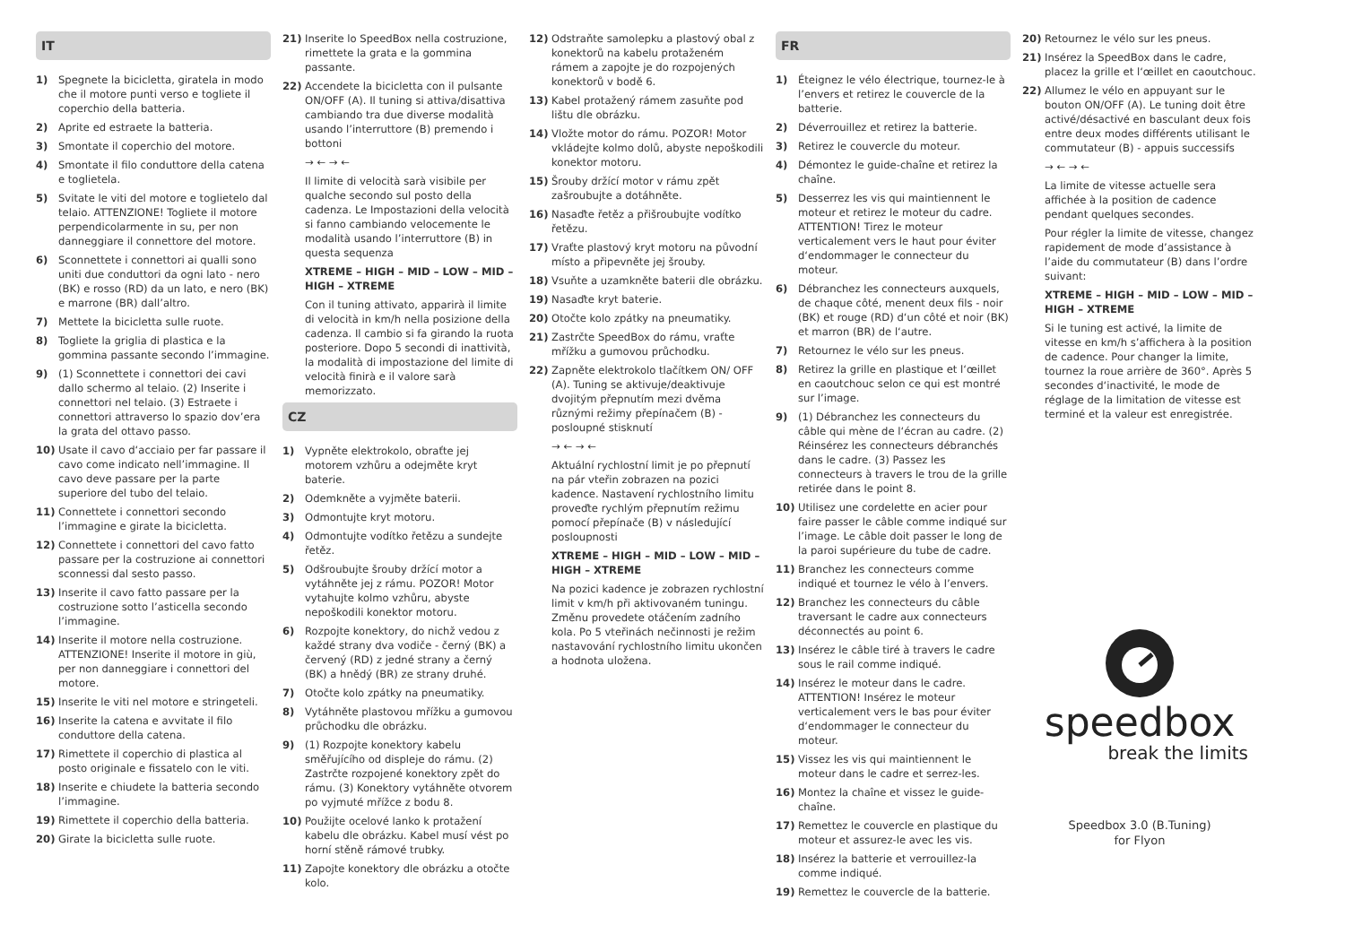IT
1) Spegnete la bicicletta, giratela in modo che il motore punti verso e togliete il coperchio della batteria.
2) Aprite ed estraete la batteria.
3) Smontate il coperchio del motore.
4) Smontate il filo conduttore della catena e toglietela.
5) Svitate le viti del motore e toglietelo dal telaio. ATTENZIONE! Togliete il motore perpendicolarmente in su, per non danneggiare il connettore del motore.
6) Sconnettete i connettori ai qualli sono uniti due conduttori da ogni lato - nero (BK) e rosso (RD) da un lato, e nero (BK) e marrone (BR) dall’altro.
7) Mettete la bicicletta sulle ruote.
8) Togliete la griglia di plastica e la gommina passante secondo l’immagine.
9) (1) Sconnettete i connettori dei cavi dallo schermo al telaio. (2) Inserite i connettori nel telaio. (3) Estraete i connettori attraverso lo spazio dov’era la grata del ottavo passo.
10) Usate il cavo d‘acciaio per far passare il cavo come indicato nell’immagine. Il cavo deve passare per la parte superiore del tubo del telaio.
11) Connettete i connettori secondo l’immagine e girate la bicicletta.
12) Connettete i connettori del cavo fatto passare per la costruzione ai connettori sconnessi dal sesto passo.
13) Inserite il cavo fatto passare per la costruzione sotto l’asticella secondo l’immagine.
14) Inserite il motore nella costruzione. ATTENZIONE! Inserite il motore in giù, per non danneggiare i connettori del motore.
15) Inserite le viti nel motore e stringeteli.
16) Inserite la catena e avvitate il filo conduttore della catena.
17) Rimettete il coperchio di plastica al posto originale e fissatelo con le viti.
18) Inserite e chiudete la batteria secondo l’immagine.
19) Rimettete il coperchio della batteria.
20) Girate la bicicletta sulle ruote.
21) Inserite lo SpeedBox nella costruzione, rimettete la grata e la gommina passante.
22) Accendete la bicicletta con il pulsante ON/OFF (A). Il tuning si attiva/disattiva cambiando tra due diverse modalità usando l’interruttore (B) premendo i bottoni
→ ← → ←
Il limite di velocità sarà visibile per qualche secondo sul posto della cadenza. Le Impostazioni della velocità si fanno cambiando velocemente le modalità usando l’interruttore (B) in questa sequenza
XTREME – HIGH – MID – LOW – MID – HIGH – XTREME
Con il tuning attivato, apparirà il limite di velocità in km/h nella posizione della cadenza. Il cambio si fa girando la ruota posteriore. Dopo 5 secondi di inattività, la modalità di impostazione del limite di velocità finirà e il valore sarà memorizzato.
CZ
1) Vypněte elektrokolo, obraťte jej motorem vzhůru a odejměte kryt baterie.
2) Odemkněte a vyjměte baterii.
3) Odmontujte kryt motoru.
4) Odmontujte vodítko řetězu a sundejte řetěz.
5) Odšroubujte šrouby držící motor a vytáhněte jej z rámu. POZOR! Motor vytahujte kolmo vzhůru, abyste nepoškodili konektor motoru.
6) Rozpojte konektory, do nichž vedou z každé strany dva vodiče - černý (BK) a červený (RD) z jedné strany a černý (BK) a hnědý (BR) ze strany druhé.
7) Otočte kolo zpátky na pneumatiky.
8) Vytáhněte plastovou mřížku a gumovou průchodku dle obrázku.
9) (1) Rozpojte konektory kabelu směřujícího od displeje do rámu. (2) Zastrčte rozpojené konektory zpět do rámu. (3) Konektory vytáhněte otvorem po vyjmuté mřížce z bodu 8.
10) Použijte ocelové lanko k protažení kabelu dle obrázku. Kabel musí vést po horní stěně rámové trubky.
11) Zapojte konektory dle obrázku a otočte kolo.
12) Odstraňte samolepku a plastový obal z konektorů na kabelu protaženém rámem a zapojte je do rozpojených konektorů v bodě 6.
13) Kabel protažený rámem zasuňte pod lištu dle obrázku.
14) Vložte motor do rámu. POZOR! Motor vkládejte kolmo dolů, abyste nepoškodili konektor motoru.
15) Šrouby držící motor v rámu zpět zašroubujte a dotáhněte.
16) Nasaďte řetěz a přišroubujte vodítko řetězu.
17) Vraťte plastový kryt motoru na původní místo a připevněte jej šrouby.
18) Vsuňte a uzamkněte baterii dle obrázku.
19) Nasaďte kryt baterie.
20) Otočte kolo zpátky na pneumatiky.
21) Zastrčte SpeedBox do rámu, vraťte mřížku a gumovou průchodku.
22) Zapněte elektrokolo tlačítkem ON/ OFF (A). Tuning se aktivuje/deaktivuje dvojitým přepnutím mezi dvěma různými režimy přepínačem (B) - posloupné stisknutí
→ ← → ←
Aktuální rychlostní limit je po přepnutí na pár vteřin zobrazen na pozici kadence. Nastavení rychlostního limitu proveďte rychlým přepnutím režimu pomocí přepínače (B) v následující posloupnosti
XTREME – HIGH – MID – LOW – MID – HIGH – XTREME
Na pozici kadence je zobrazen rychlostní limit v km/h při aktivovaném tuningu. Změnu provedete otáčením zadního kola. Po 5 vteřinách nečinnosti je režim nastavování rychlostního limitu ukončen a hodnota uložena.
FR
1) Éteignez le vélo électrique, tournez-le à l’envers et retirez le couvercle de la batterie.
2) Déverrouillez et retirez la batterie.
3) Retirez le couvercle du moteur.
4) Démontez le guide-chaîne et retirez la chaîne.
5) Desserrez les vis qui maintiennent le moteur et retirez le moteur du cadre. ATTENTION! Tirez le moteur verticalement vers le haut pour éviter d‘endommager le connecteur du moteur.
6) Débranchez les connecteurs auxquels, de chaque côté, menent deux fils - noir (BK) et rouge (RD) d‘un côté et noir (BK) et marron (BR) de l‘autre.
7) Retournez le vélo sur les pneus.
8) Retirez la grille en plastique et l‘œillet en caoutchouc selon ce qui est montré sur l’image.
9) (1) Débranchez les connecteurs du câble qui mène de l‘écran au cadre. (2) Réinsérez les connecteurs débranchés dans le cadre. (3) Passez les connecteurs à travers le trou de la grille retirée dans le point 8.
10) Utilisez une cordelette en acier pour faire passer le câble comme indiqué sur l’image. Le câble doit passer le long de la paroi supérieure du tube de cadre.
11) Branchez les connecteurs comme indiqué et tournez le vélo à l’envers.
12) Branchez les connecteurs du câble traversant le cadre aux connecteurs déconnectés au point 6.
13) Insérez le câble tiré à travers le cadre sous le rail comme indiqué.
14) Insérez le moteur dans le cadre. ATTENTION! Insérez le moteur verticalement vers le bas pour éviter d‘endommager le connecteur du moteur.
15) Vissez les vis qui maintiennent le moteur dans le cadre et serrez-les.
16) Montez la chaîne et vissez le guide-chaîne.
17) Remettez le couvercle en plastique du moteur et assurez-le avec les vis.
18) Insérez la batterie et verrouillez-la comme indiqué.
19) Remettez le couvercle de la batterie.
20) Retournez le vélo sur les pneus.
21) Insérez la SpeedBox dans le cadre, placez la grille et l‘œillet en caoutchouc.
22) Allumez le vélo en appuyant sur le bouton ON/OFF (A). Le tuning doit être activé/désactivé en basculant deux fois entre deux modes différents utilisant le commutateur (B) - appuis successifs
→ ← → ←
La limite de vitesse actuelle sera affichée à la position de cadence pendant quelques secondes.
Pour régler la limite de vitesse, changez rapidement de mode d’assistance à l’aide du commutateur (B) dans l’ordre suivant:
XTREME – HIGH – MID – LOW – MID – HIGH – XTREME
Si le tuning est activé, la limite de vitesse en km/h s’affichera à la position de cadence. Pour changer la limite, tournez la roue arrière de 360°. Après 5 secondes d‘inactivité, le mode de réglage de la limitation de vitesse est terminé et la valeur est enregistrée.
speedbox
break the limits
Speedbox 3.0 (B.Tuning)
for Flyon